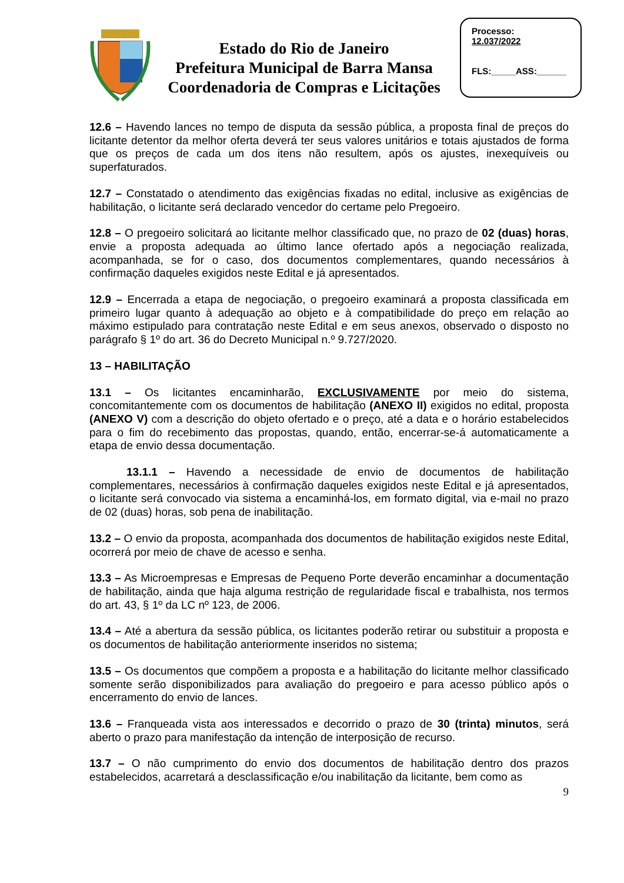Estado do Rio de Janeiro
Prefeitura Municipal de Barra Mansa
Coordenadoria de Compras e Licitações
Processo:
12.037/2022
FLS:_____ASS:______
12.6 – Havendo lances no tempo de disputa da sessão pública, a proposta final de preços do licitante detentor da melhor oferta deverá ter seus valores unitários e totais ajustados de forma que os preços de cada um dos itens não resultem, após os ajustes, inexequíveis ou superfaturados.
12.7 – Constatado o atendimento das exigências fixadas no edital, inclusive as exigências de habilitação, o licitante será declarado vencedor do certame pelo Pregoeiro.
12.8 – O pregoeiro solicitará ao licitante melhor classificado que, no prazo de 02 (duas) horas, envie a proposta adequada ao último lance ofertado após a negociação realizada, acompanhada, se for o caso, dos documentos complementares, quando necessários à confirmação daqueles exigidos neste Edital e já apresentados.
12.9 – Encerrada a etapa de negociação, o pregoeiro examinará a proposta classificada em primeiro lugar quanto à adequação ao objeto e à compatibilidade do preço em relação ao máximo estipulado para contratação neste Edital e em seus anexos, observado o disposto no parágrafo § 1º do art. 36 do Decreto Municipal n.º 9.727/2020.
13 – HABILITAÇÃO
13.1 – Os licitantes encaminharão, EXCLUSIVAMENTE por meio do sistema, concomitantemente com os documentos de habilitação (ANEXO II) exigidos no edital, proposta (ANEXO V) com a descrição do objeto ofertado e o preço, até a data e o horário estabelecidos para o fim do recebimento das propostas, quando, então, encerrar-se-á automaticamente a etapa de envio dessa documentação.
13.1.1 – Havendo a necessidade de envio de documentos de habilitação complementares, necessários à confirmação daqueles exigidos neste Edital e já apresentados, o licitante será convocado via sistema a encaminhá-los, em formato digital, via e-mail no prazo de 02 (duas) horas, sob pena de inabilitação.
13.2 – O envio da proposta, acompanhada dos documentos de habilitação exigidos neste Edital, ocorrerá por meio de chave de acesso e senha.
13.3 – As Microempresas e Empresas de Pequeno Porte deverão encaminhar a documentação de habilitação, ainda que haja alguma restrição de regularidade fiscal e trabalhista, nos termos do art. 43, § 1º da LC nº 123, de 2006.
13.4 – Até a abertura da sessão pública, os licitantes poderão retirar ou substituir a proposta e os documentos de habilitação anteriormente inseridos no sistema;
13.5 – Os documentos que compõem a proposta e a habilitação do licitante melhor classificado somente serão disponibilizados para avaliação do pregoeiro e para acesso público após o encerramento do envio de lances.
13.6 – Franqueada vista aos interessados e decorrido o prazo de 30 (trinta) minutos, será aberto o prazo para manifestação da intenção de interposição de recurso.
13.7 – O não cumprimento do envio dos documentos de habilitação dentro dos prazos estabelecidos, acarretará a desclassificação e/ou inabilitação da licitante, bem como as
9